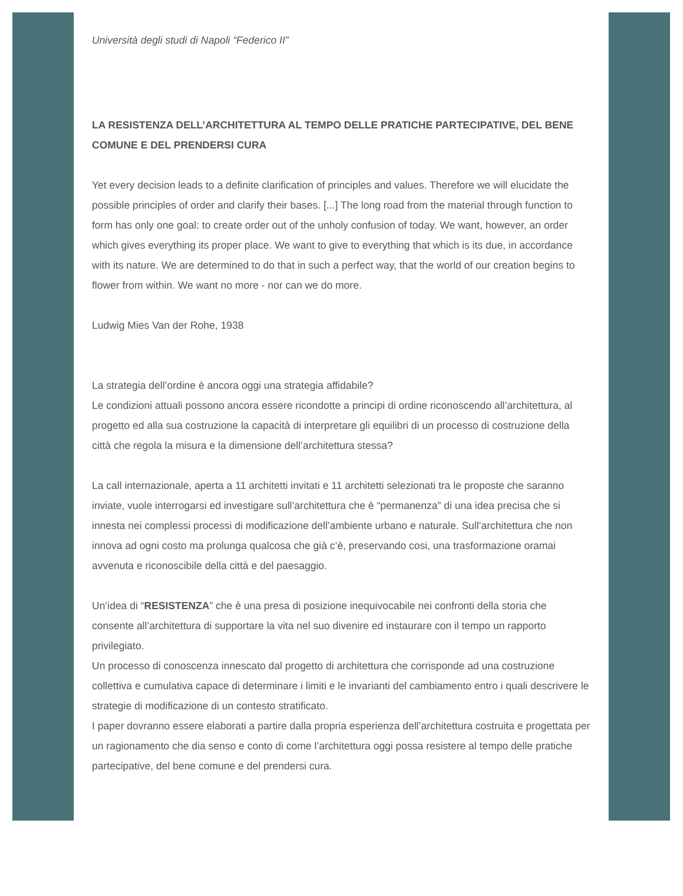Università degli studi di Napoli “Federico II”
LA RESISTENZA DELL’ARCHITETTURA AL TEMPO DELLE PRATICHE PARTECIPATIVE, DEL BENE COMUNE E DEL PRENDERSI CURA
Yet every decision leads to a definite clarification of principles and values. Therefore we will elucidate the possible principles of order and clarify their bases. [...] The long road from the material through function to form has only one goal: to create order out of the unholy confusion of today. We want, however, an order which gives everything its proper place. We want to give to everything that which is its due, in accordance with its nature. We are determined to do that in such a perfect way, that the world of our creation begins to flower from within. We want no more - nor can we do more.
Ludwig Mies Van der Rohe, 1938
La strategia dell’ordine è ancora oggi una strategia affidabile?
Le condizioni attuali possono ancora essere ricondotte a principi di ordine riconoscendo all’architettura, al progetto ed alla sua costruzione la capacità di interpretare gli equilibri di un processo di costruzione della città che regola la misura e la dimensione dell’architettura stessa?
La call internazionale, aperta a 11 architetti invitati e 11 architetti selezionati tra le proposte che saranno inviate, vuole interrogarsi ed investigare sull’architettura che è “permanenza” di una idea precisa che si innesta nei complessi processi di modificazione dell’ambiente urbano e naturale. Sull’architettura che non innova ad ogni costo ma prolunga qualcosa che già c’è, preservando cosi, una trasformazione oramai avvenuta e riconoscibile della città e del paesaggio.
Un’idea di “RESISTENZA” che è una presa di posizione inequivocabile nei confronti della storia che consente all’architettura di supportare la vita nel suo divenire ed instaurare con il tempo un rapporto privilegiato.
Un processo di conoscenza innescato dal progetto di architettura che corrisponde ad una costruzione collettiva e cumulativa capace di determinare i limiti e le invarianti del cambiamento entro i quali descrivere le strategie di modificazione di un contesto stratificato.
I paper dovranno essere elaborati a partire dalla propria esperienza dell’architettura costruita e progettata per un ragionamento che dia senso e conto di come l’architettura oggi possa resistere al tempo delle pratiche partecipative, del bene comune e del prendersi cura.